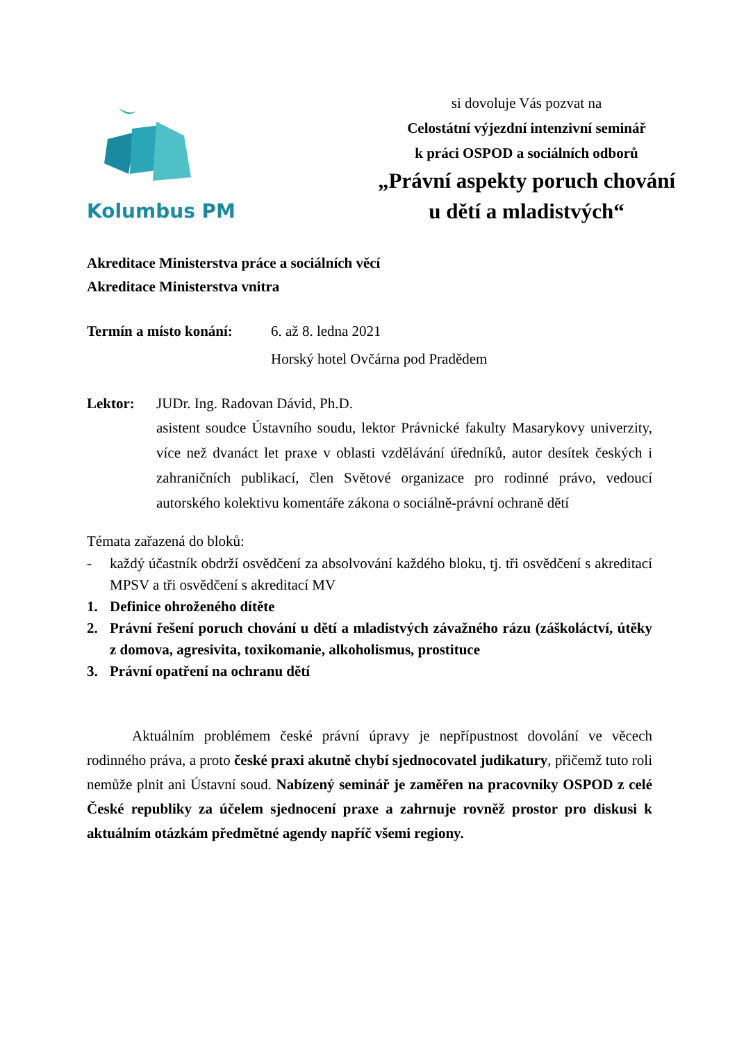Kolumbus PM
si dovoluje Vás pozvat na
Celostátní výjezdní intenzivní seminář
k práci OSPOD a sociálních odborů
„Právní aspekty poruch chování
u dětí a mladistvých“
Akreditace Ministerstva práce a sociálních věcí
Akreditace Ministerstva vnitra
Termín a místo konání:
6. až 8. ledna 2021
Horský hotel Ovčárna pod Pradědem
Lektor: JUDr. Ing. Radovan Dávid, Ph.D.
asistent soudce Ústavního soudu, lektor Právnické fakulty Masarykovy univerzity, více než dvanáct let praxe v oblasti vzdělávání úředníků, autor desítek českých i zahraničních publikací, člen Světové organizace pro rodinné právo, vedoucí autorského kolektivu komentáře zákona o sociálně-právní ochraně dětí
Témata zařazená do bloků:
- každý účastník obdrží osvědčení za absolvování každého bloku, tj. tři osvědčení s akreditací MPSV a tři osvědčení s akreditací MV
1. Definice ohroženého dítěte
2. Právní řešení poruch chování u dětí a mladistvých závažného rázu (záškoláctví, útěky z domova, agresivita, toxikomanie, alkoholismus, prostituce
3. Právní opatření na ochranu dětí
Aktuálním problémem české právní úpravy je nepřípustnost dovolání ve věcech rodinného práva, a proto české praxi akutně chybí sjednocovatel judikatury, přičemž tuto roli nemůže plnit ani Ústavní soud. Nabízený seminář je zaměřen na pracovníky OSPOD z celé České republiky za účelem sjednocení praxe a zahrnuje rovněž prostor pro diskusi k aktuálním otázkám předmětné agendy napříč všemi regiony.